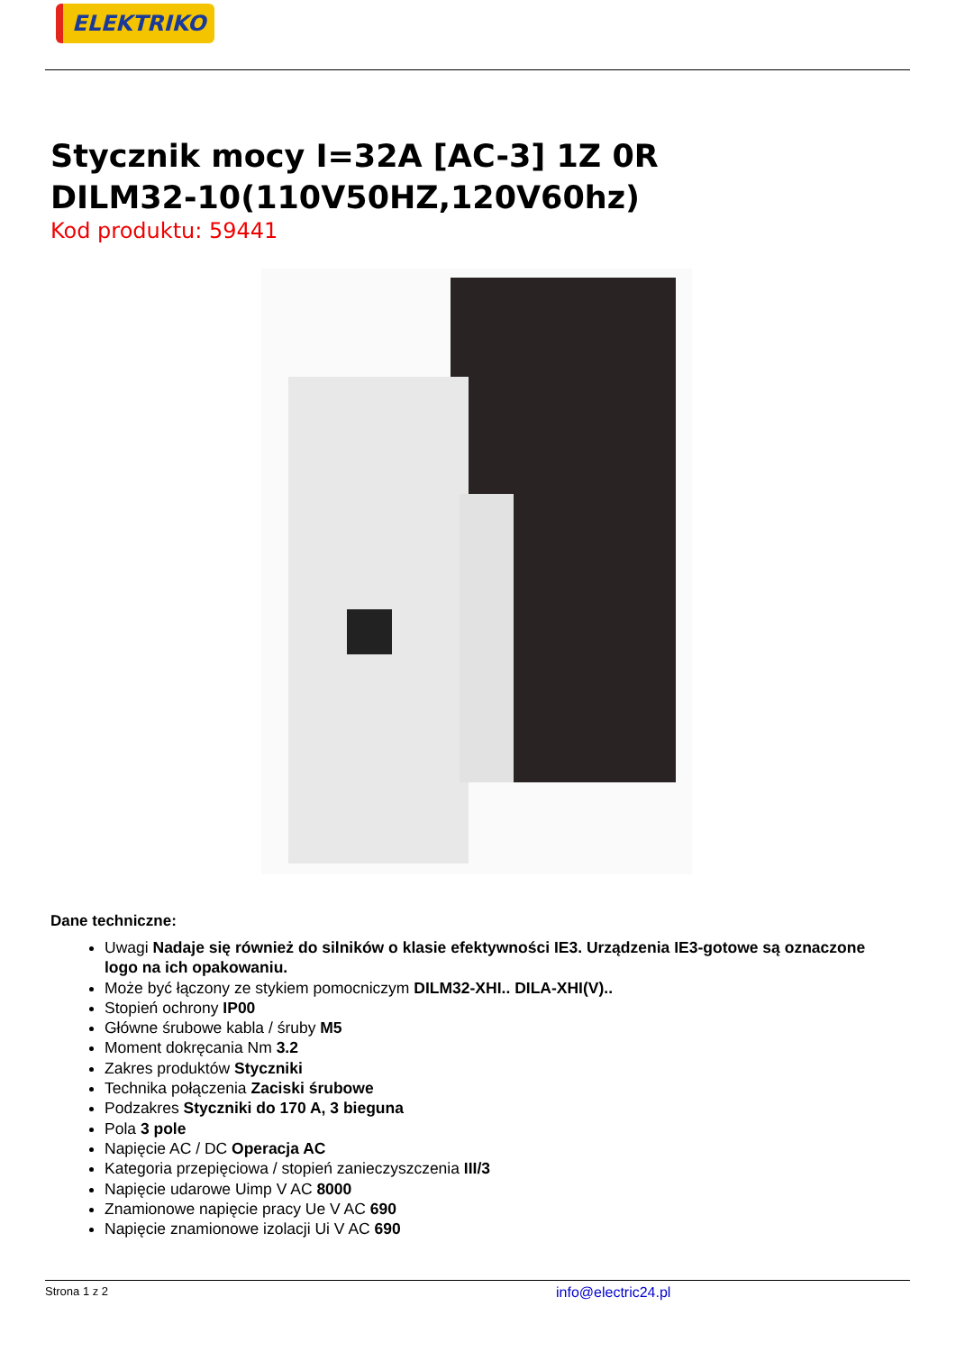ELEKTRIKO
Stycznik mocy I=32A [AC-3] 1Z 0R
DILM32-10(110V50HZ,120V60hz)
Kod produktu: 59441
Dane techniczne:
Uwagi Nadaje się również do silników o klasie efektywności IE3. Urządzenia IE3-gotowe są oznaczone logo na ich opakowaniu.
Może być łączony ze stykiem pomocniczym DILM32-XHI.. DILA-XHI(V)..
Stopień ochrony IP00
Główne śrubowe kabla / śruby M5
Moment dokręcania Nm 3.2
Zakres produktów Styczniki
Technika połączenia Zaciski śrubowe
Podzakres Styczniki do 170 A, 3 bieguna
Pola 3 pole
Napięcie AC / DC Operacja AC
Kategoria przepięciowa / stopień zanieczyszczenia III/3
Napięcie udarowe Uimp V AC 8000
Znamionowe napięcie pracy Ue V AC 690
Napięcie znamionowe izolacji Ui V AC 690
Strona 1 z 2 info@electric24.pl